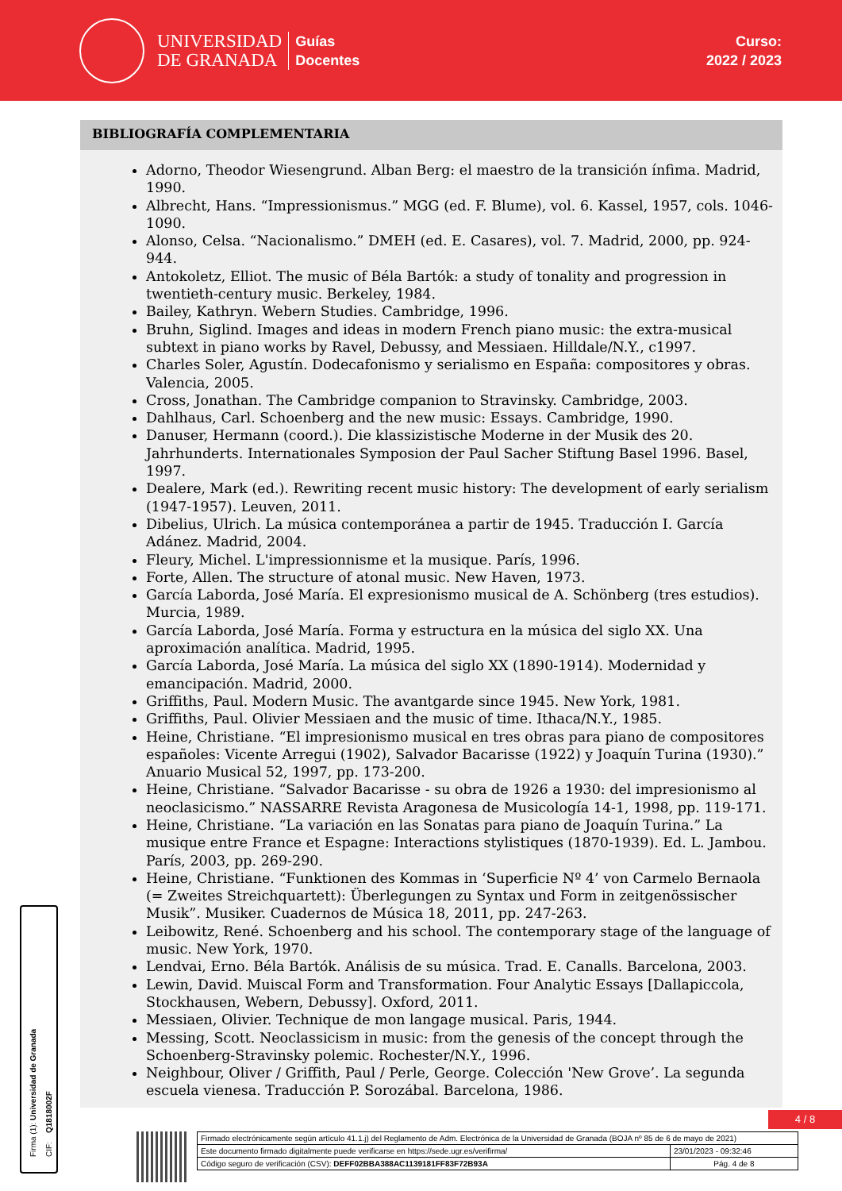UNIVERSIDAD
DE GRANADA
Guías
Docentes
Curso:
2022 / 2023
BIBLIOGRAFÍA COMPLEMENTARIA
Adorno, Theodor Wiesengrund. Alban Berg: el maestro de la transición ínfima. Madrid, 1990.
Albrecht, Hans. “Impressionismus.” MGG (ed. F. Blume), vol. 6. Kassel, 1957, cols. 1046-1090.
Alonso, Celsa. “Nacionalismo.” DMEH (ed. E. Casares), vol. 7. Madrid, 2000, pp. 924-944.
Antokoletz, Elliot. The music of Béla Bartók: a study of tonality and progression in twentieth-century music. Berkeley, 1984.
Bailey, Kathryn. Webern Studies. Cambridge, 1996.
Bruhn, Siglind. Images and ideas in modern French piano music: the extra-musical subtext in piano works by Ravel, Debussy, and Messiaen. Hilldale/N.Y., c1997.
Charles Soler, Agustín. Dodecafonismo y serialismo en España: compositores y obras. Valencia, 2005.
Cross, Jonathan. The Cambridge companion to Stravinsky. Cambridge, 2003.
Dahlhaus, Carl. Schoenberg and the new music: Essays. Cambridge, 1990.
Danuser, Hermann (coord.). Die klassizistische Moderne in der Musik des 20. Jahrhunderts. Internationales Symposion der Paul Sacher Stiftung Basel 1996. Basel, 1997.
Dealere, Mark (ed.). Rewriting recent music history: The development of early serialism (1947-1957). Leuven, 2011.
Dibelius, Ulrich. La música contemporánea a partir de 1945. Traducción I. García Adánez. Madrid, 2004.
Fleury, Michel. L'impressionnisme et la musique. París, 1996.
Forte, Allen. The structure of atonal music. New Haven, 1973.
García Laborda, José María. El expresionismo musical de A. Schönberg (tres estudios). Murcia, 1989.
García Laborda, José María. Forma y estructura en la música del siglo XX. Una aproximación analítica. Madrid, 1995.
García Laborda, José María. La música del siglo XX (1890-1914). Modernidad y emancipación. Madrid, 2000.
Griffiths, Paul. Modern Music. The avantgarde since 1945. New York, 1981.
Griffiths, Paul. Olivier Messiaen and the music of time. Ithaca/N.Y., 1985.
Heine, Christiane. “El impresionismo musical en tres obras para piano de compositores españoles: Vicente Arregui (1902), Salvador Bacarisse (1922) y Joaquín Turina (1930).” Anuario Musical 52, 1997, pp. 173-200.
Heine, Christiane. “Salvador Bacarisse - su obra de 1926 a 1930: del impresionismo al neoclasicismo.” NASSARRE Revista Aragonesa de Musicología 14-1, 1998, pp. 119-171.
Heine, Christiane. “La variación en las Sonatas para piano de Joaquín Turina.” La musique entre France et Espagne: Interactions stylistiques (1870-1939). Ed. L. Jambou. París, 2003, pp. 269-290.
Heine, Christiane. “Funktionen des Kommas in ‘Superficie Nº 4’ von Carmelo Bernaola (= Zweites Streichquartett): Überlegungen zu Syntax und Form in zeitgenössischer Musik”. Musiker. Cuadernos de Música 18, 2011, pp. 247-263.
Leibowitz, René. Schoenberg and his school. The contemporary stage of the language of music. New York, 1970.
Lendvai, Erno. Béla Bartók. Análisis de su música. Trad. E. Canalls. Barcelona, 2003.
Lewin, David. Muiscal Form and Transformation. Four Analytic Essays [Dallapiccola, Stockhausen, Webern, Debussy]. Oxford, 2011.
Messiaen, Olivier. Technique de mon langage musical. Paris, 1944.
Messing, Scott. Neoclassicism in music: from the genesis of the concept through the Schoenberg-Stravinsky polemic. Rochester/N.Y., 1996.
Neighbour, Oliver / Griffith, Paul / Perle, George. Colección 'New Grove’. La segunda escuela vienesa. Traducción P. Sorozábal. Barcelona, 1986.
Firma (1): Universidad de Granada
CIF: Q1818002F
4 / 8
| Firmado electrónicamente según artículo 41.1.j) del Reglamento de Adm. Electrónica de la Universidad de Granada (BOJA nº 85 de 6 de mayo de 2021) | |
| Este documento firmado digitalmente puede verificarse en https://sede.ugr.es/verifirma/ | 23/01/2023 - 09:32:46 |
| Código seguro de verificación (CSV): DEFF02BBA388AC1139181FF83F72B93A | Pág. 4 de 8 |